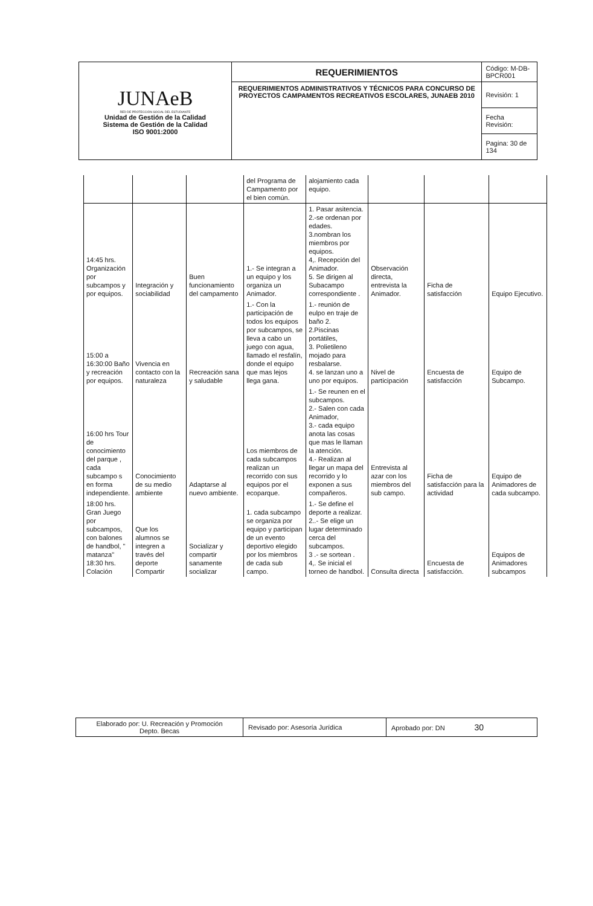| JUNAeB RED DE PROTECCIÓN SOCIAL DEL ESTUDIANTE Unidad de Gestión de la Calidad Sistema de Gestión de la Calidad ISO 9001:2000 | REQUERIMIENTOS | Código: M-DB-BPCR001 |
| | REQUERIMIENTOS ADMINISTRATIVOS Y TÉCNICOS PARA CONCURSO DE PROYECTOS CAMPAMENTOS RECREATIVOS ESCOLARES, JUNAEB 2010 | Revisión: 1 |
| | | Fecha Revisión: |
| | | Pagina: 30 de 134 |
| | | | del Programa de Campamento por el bien común. | alojamiento cada equipo. | | | |
| 14:45 hrs. Organización por subcampos y por equipos. | Integración y sociabilidad | Buen funcionamiento del campamento | 1.- Se integran a un equipo y los organiza un Animador. | 1. Pasar asitencia. 2.-se ordenan por edades. 3.nombran los miembros por equipos. 4,. Recepción del Animador. 5. Se dirigen al Subacampo correspondiente . | Observación directa, entrevista la Animador. | Ficha de satisfacción | Equipo Ejecutivo. |
| 15:00 a 16:30:00 Baño y recreación por equipos. | Vivencia en contacto con la naturaleza | Recreación sana y saludable | 1.- Con la participación de todos los equipos por subcampos, se lleva a cabo un juego con agua, llamado el resfalín, donde el equipo que mas lejos llega gana. | 1.- reunión de eulpo en traje de baño 2. 2.Piscinas portátiles, 3. Polietileno mojado para resbalarse. 4. se lanzan uno a uno por equipos. | Nivel de participación | Encuesta de satisfacción | Equipo de Subcampo. |
| 16:00 hrs Tour de conocimiento del parque , cada subcampo s en forma independiente. | Conocimiento de su medio ambiente | Adaptarse al nuevo ambiente. | Los miembros de cada subcampos realizan un recorrido con sus equipos por el ecoparque. | 1.- Se reunen en el subcampos. 2.- Salen con cada Animador, 3.- cada equipo anota las cosas que mas le llaman la atención. 4.- Realizan al llegar un mapa del recorrido y lo exponen a sus compañeros. | Entrevista al azar con los miembros del sub campo. | Ficha de satisfacción para la actividad | Equipo de Animadores de cada subcampo. |
| 18:00 hrs. Gran Juego por subcampos, con balones de handbol, " matanza" 18:30 hrs. Colación | Que los alumnos se integren a través del deporte Compartir | Socializar y compartir sanamente socializar | 1. cada subcampo se organiza por equipo y participan de un evento deportivo elegido por los miembros de cada sub campo. | 1.- Se define el deporte a realizar. 2..- Se elige un lugar determinado cerca del subcampos. 3 .- se sortean . 4,. Se inicial el torneo de handbol. | Consulta directa | Encuesta de satisfacción. | Equipos de Animadores subcampos |
| Elaborado por: U. Recreación y Promoción Depto. Becas | Revisado por: Asesoría Jurídica | Aprobado por: DN 30 |